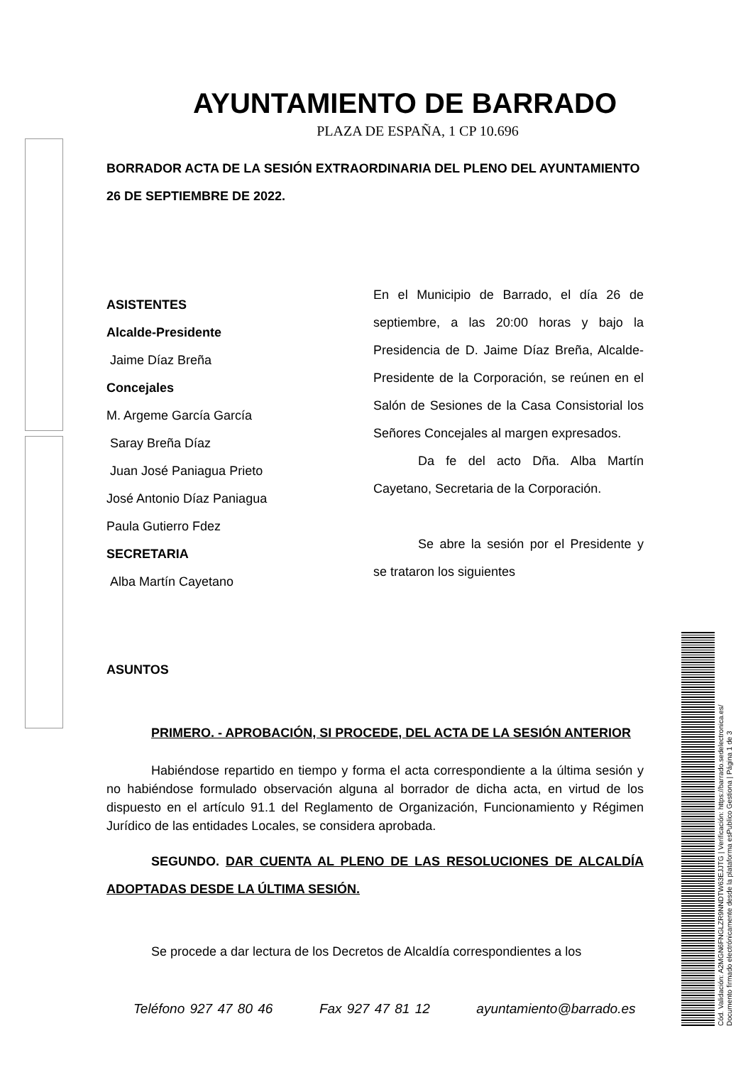AYUNTAMIENTO DE BARRADO
PLAZA DE ESPAÑA, 1 CP 10.696
BORRADOR ACTA DE LA SESIÓN EXTRAORDINARIA DEL PLENO DEL AYUNTAMIENTO
26 DE SEPTIEMBRE DE 2022.
ASISTENTES
Alcalde-Presidente
Jaime Díaz Breña
Concejales
M. Argeme García García
Saray Breña Díaz
Juan José Paniagua Prieto
José Antonio Díaz Paniagua
Paula Gutierro Fdez
SECRETARIA
Alba Martín Cayetano
En el Municipio de Barrado, el día 26 de septiembre, a las 20:00 horas y bajo la Presidencia de D. Jaime Díaz Breña, Alcalde- Presidente de la Corporación, se reúnen en el Salón de Sesiones de la Casa Consistorial los Señores Concejales al margen expresados.
Da fe del acto Dña. Alba Martín Cayetano, Secretaria de la Corporación.
Se abre la sesión por el Presidente y se trataron los siguientes
ASUNTOS
PRIMERO. - APROBACIÓN, SI PROCEDE, DEL ACTA DE LA SESIÓN ANTERIOR
Habiéndose repartido en tiempo y forma el acta correspondiente a la última sesión y no habiéndose formulado observación alguna al borrador de dicha acta, en virtud de los dispuesto en el artículo 91.1 del Reglamento de Organización, Funcionamiento y Régimen Jurídico de las entidades Locales, se considera aprobada.
SEGUNDO. DAR CUENTA AL PLENO DE LAS RESOLUCIONES DE ALCALDÍA ADOPTADAS DESDE LA ÚLTIMA SESIÓN.
Se procede a dar lectura de los Decretos de Alcaldía correspondientes a los
Teléfono 927 47 80 46 Fax 927 47 81 12 ayuntamiento@barrado.es
Cód. Validación: A2MGN6FNGLZR9NNDTW63EJJTG | Verificación: https://barrado.sedelectronica.es/
Documento firmado electrónicamente desde la plataforma esPublico Gestiona | Página 1 de 3